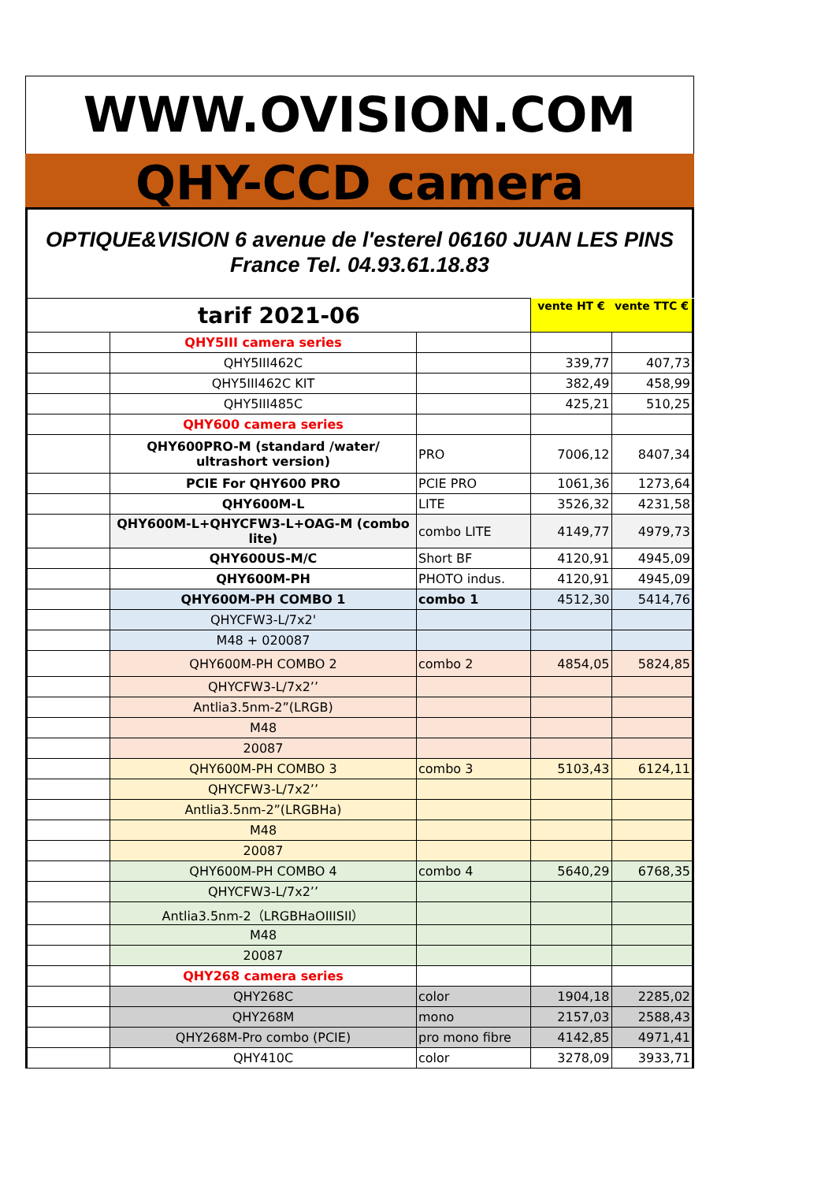WWW.OVISION.COM
QHY-CCD camera
OPTIQUE&VISION 6 avenue de l'esterel 06160 JUAN LES PINS
France Tel. 04.93.61.18.83
| tarif 2021-06 | | | vente HT € | vente TTC € |
| | QHY5III camera series | | | |
| | QHY5III462C | | 339,77 | 407,73 |
| | QHY5III462C KIT | | 382,49 | 458,99 |
| | QHY5III485C | | 425,21 | 510,25 |
| | QHY600 camera series | | | |
| | QHY600PRO-M (standard /water/ ultrashort version) | PRO | 7006,12 | 8407,34 |
| | PCIE For QHY600 PRO | PCIE PRO | 1061,36 | 1273,64 |
| | QHY600M-L | LITE | 3526,32 | 4231,58 |
| | QHY600M-L+QHYCFW3-L+OAG-M (combo lite) | combo LITE | 4149,77 | 4979,73 |
| | QHY600US-M/C | Short BF | 4120,91 | 4945,09 |
| | QHY600M-PH | PHOTO indus. | 4120,91 | 4945,09 |
| | QHY600M-PH COMBO 1 | combo 1 | 4512,30 | 5414,76 |
| | QHYCFW3-L/7x2' | | | |
| | M48 + 020087 | | | |
| | QHY600M-PH COMBO 2 | combo 2 | 4854,05 | 5824,85 |
| | QHYCFW3-L/7x2’’ | | | |
| | Antlia3.5nm-2”(LRGB) | | | |
| | M48 | | | |
| | 20087 | | | |
| | QHY600M-PH COMBO 3 | combo 3 | 5103,43 | 6124,11 |
| | QHYCFW3-L/7x2’’ | | | |
| | Antlia3.5nm-2”(LRGBHa) | | | |
| | M48 | | | |
| | 20087 | | | |
| | QHY600M-PH COMBO 4 | combo 4 | 5640,29 | 6768,35 |
| | QHYCFW3-L/7x2’’ | | | |
| | Antlia3.5nm-2（LRGBHaOIIISII） | | | |
| | M48 | | | |
| | 20087 | | | |
| | QHY268 camera series | | | |
| | QHY268C | color | 1904,18 | 2285,02 |
| | QHY268M | mono | 2157,03 | 2588,43 |
| | QHY268M-Pro combo (PCIE) | pro mono fibre | 4142,85 | 4971,41 |
| | QHY410C | color | 3278,09 | 3933,71 |